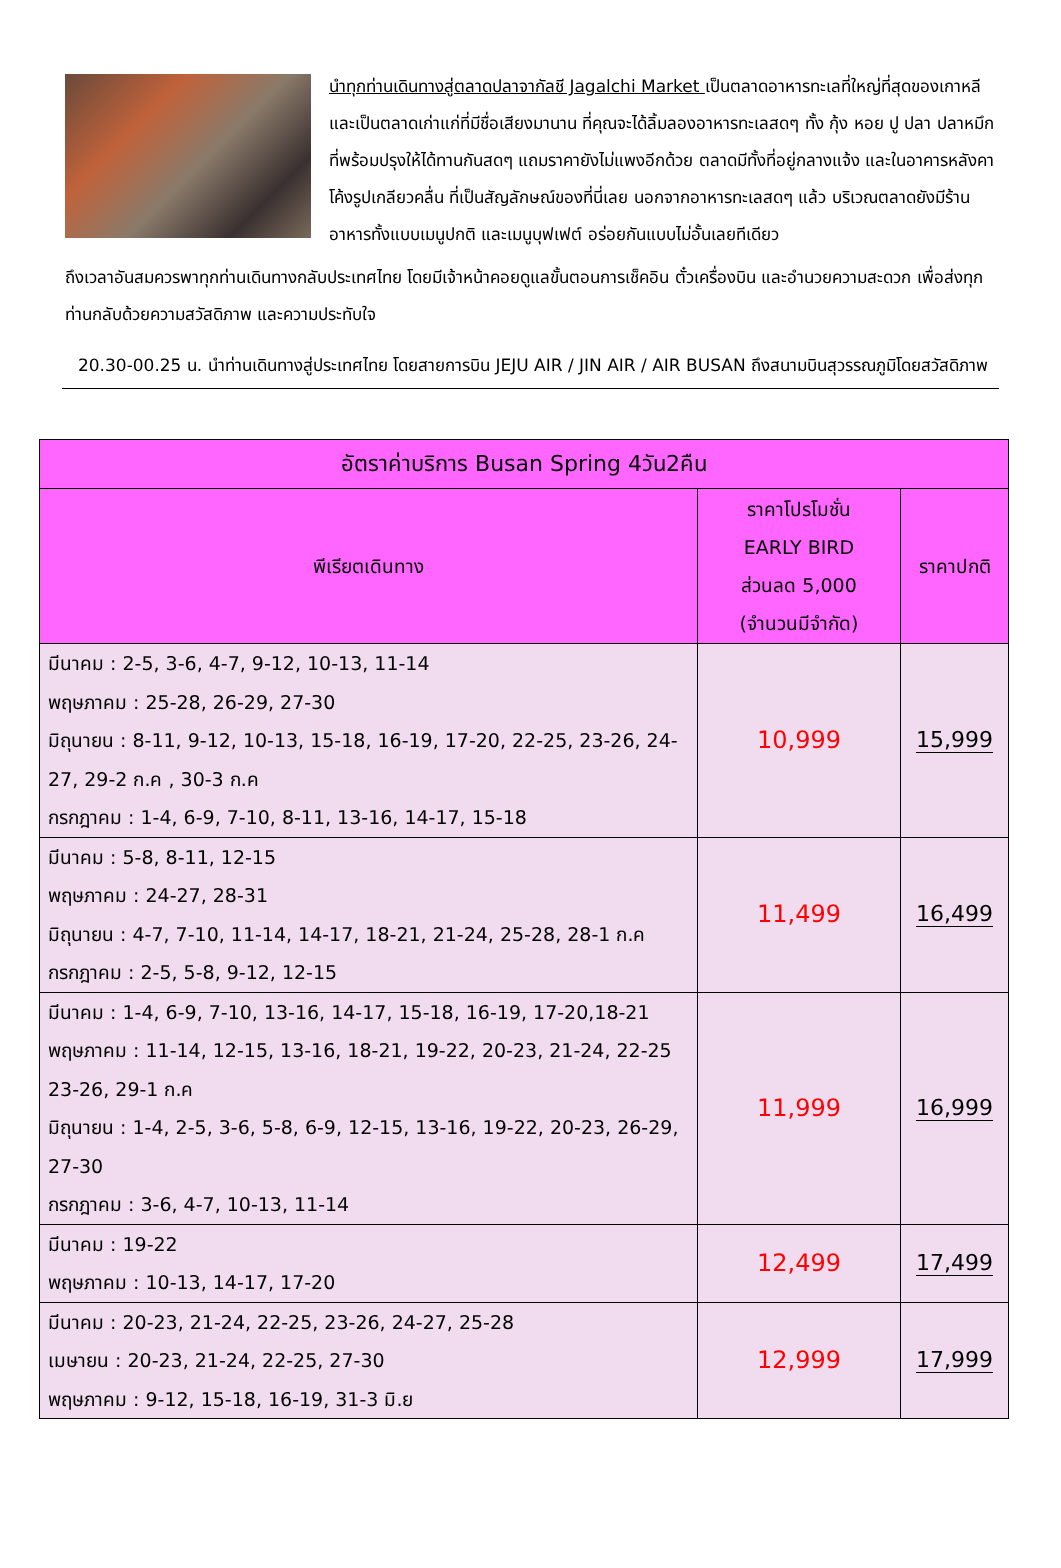นำทุกท่านเดินทางสู่ตลาดปลาจากัลชี Jagalchi Market เป็นตลาดอาหารทะเลที่ใหญ่ที่สุดของเกาหลี และเป็นตลาดเก่าแก่ที่มีชื่อเสียงมานาน ที่คุณจะได้ลิ้มลองอาหารทะเลสดๆ ทั้ง กุ้ง หอย ปู ปลา ปลาหมึก ที่พร้อมปรุงให้ได้ทานกันสดๆ แถมราคายังไม่แพงอีกด้วย ตลาดมีทั้งที่อยู่กลางแจ้ง และในอาคารหลังคาโค้งรูปเกลียวคลื่น ที่เป็นสัญลักษณ์ของที่นี่เลย นอกจากอาหารทะเลสดๆ แล้ว บริเวณตลาดยังมีร้านอาหารทั้งแบบเมนูปกติ และเมนูบุฟเฟต์ อร่อยกันแบบไม่อั้นเลยทีเดียว
ถึงเวลาอันสมควรพาทุกท่านเดินทางกลับประเทศไทย โดยมีเจ้าหน้าคอยดูแลขั้นตอนการเช็คอิน ตั๋วเครื่องบิน และอำนวยความสะดวก เพื่อส่งทุกท่านกลับด้วยความสวัสดิภาพ และความประทับใจ
20.30-00.25 น. นำท่านเดินทางสู่ประเทศไทย โดยสายการบิน JEJU AIR / JIN AIR / AIR BUSAN ถึงสนามบินสุวรรณภูมิโดยสวัสดิภาพ
| อัตราค่าบริการ Busan Spring 4วัน2คืน | | |
| --- | --- | --- |
| พีเรียตเดินทาง | ราคาโปรโมชั่น EARLY BIRD ส่วนลด 5,000 (จำนวนมีจำกัด) | ราคาปกติ |
| มีนาคม : 2-5, 3-6, 4-7, 9-12, 10-13, 11-14 พฤษภาคม : 25-28, 26-29, 27-30 มิถุนายน : 8-11, 9-12, 10-13, 15-18, 16-19, 17-20, 22-25, 23-26, 24-27, 29-2 ก.ค , 30-3 ก.ค กรกฎาคม : 1-4, 6-9, 7-10, 8-11, 13-16, 14-17, 15-18 | 10,999 | 15,999 |
| มีนาคม : 5-8, 8-11, 12-15 พฤษภาคม : 24-27, 28-31 มิถุนายน : 4-7, 7-10, 11-14, 14-17, 18-21, 21-24, 25-28, 28-1 ก.ค กรกฎาคม : 2-5, 5-8, 9-12, 12-15 | 11,499 | 16,499 |
| มีนาคม : 1-4, 6-9, 7-10, 13-16, 14-17, 15-18, 16-19, 17-20,18-21 พฤษภาคม : 11-14, 12-15, 13-16, 18-21, 19-22, 20-23, 21-24, 22-25 23-26, 29-1 ก.ค มิถุนายน : 1-4, 2-5, 3-6, 5-8, 6-9, 12-15, 13-16, 19-22, 20-23, 26-29, 27-30 กรกฎาคม : 3-6, 4-7, 10-13, 11-14 | 11,999 | 16,999 |
| มีนาคม : 19-22 พฤษภาคม : 10-13, 14-17, 17-20 | 12,499 | 17,499 |
| มีนาคม : 20-23, 21-24, 22-25, 23-26, 24-27, 25-28 เมษายน : 20-23, 21-24, 22-25, 27-30 พฤษภาคม : 9-12, 15-18, 16-19, 31-3 มิ.ย | 12,999 | 17,999 |